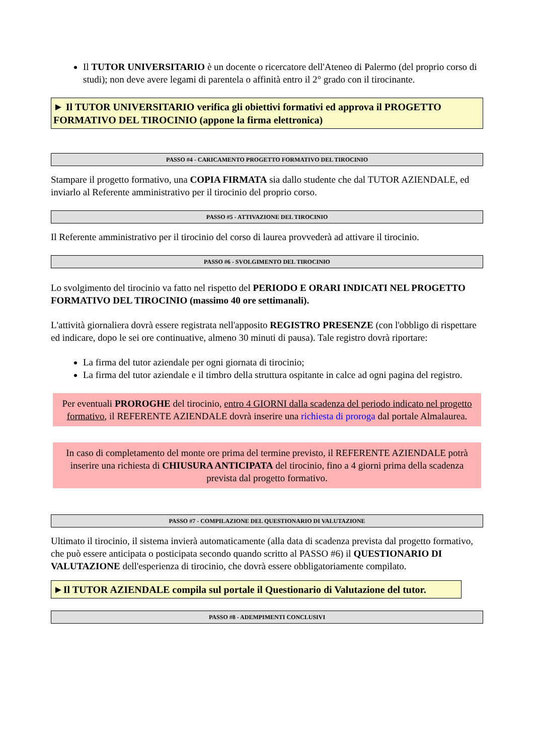Il TUTOR UNIVERSITARIO è un docente o ricercatore dell'Ateneo di Palermo (del proprio corso di studi); non deve avere legami di parentela o affinità entro il 2° grado con il tirocinante.
► Il TUTOR UNIVERSITARIO verifica gli obiettivi formativi ed approva il PROGETTO FORMATIVO DEL TIROCINIO (appone la firma elettronica)
PASSO #4 - CARICAMENTO PROGETTO FORMATIVO DEL TIROCINIO
Stampare il progetto formativo, una COPIA FIRMATA sia dallo studente che dal TUTOR AZIENDALE, ed inviarlo al Referente amministrativo per il tirocinio del proprio corso.
PASSO #5 - ATTIVAZIONE DEL TIROCINIO
Il Referente amministrativo per il tirocinio del corso di laurea provvederà ad attivare il tirocinio.
PASSO #6 - SVOLGIMENTO DEL TIROCINIO
Lo svolgimento del tirocinio va fatto nel rispetto del PERIODO E ORARI INDICATI NEL PROGETTO FORMATIVO DEL TIROCINIO (massimo 40 ore settimanali).
L'attività giornaliera dovrà essere registrata nell'apposito REGISTRO PRESENZE (con l'obbligo di rispettare ed indicare, dopo le sei ore continuative, almeno 30 minuti di pausa). Tale registro dovrà riportare:
La firma del tutor aziendale per ogni giornata di tirocinio;
La firma del tutor aziendale e il timbro della struttura ospitante in calce ad ogni pagina del registro.
Per eventuali PROROGHE del tirocinio, entro 4 GIORNI dalla scadenza del periodo indicato nel progetto formativo, il REFERENTE AZIENDALE dovrà inserire una richiesta di proroga dal portale Almalaurea.
In caso di completamento del monte ore prima del termine previsto, il REFERENTE AZIENDALE potrà inserire una richiesta di CHIUSURA ANTICIPATA del tirocinio, fino a 4 giorni prima della scadenza prevista dal progetto formativo.
PASSO #7 - COMPILAZIONE DEL QUESTIONARIO DI VALUTAZIONE
Ultimato il tirocinio, il sistema invierà automaticamente (alla data di scadenza prevista dal progetto formativo, che può essere anticipata o posticipata secondo quando scritto al PASSO #6) il QUESTIONARIO DI VALUTAZIONE dell'esperienza di tirocinio, che dovrà essere obbligatoriamente compilato.
►Il TUTOR AZIENDALE compila sul portale il Questionario di Valutazione del tutor.
PASSO #8 - ADEMPIMENTI CONCLUSIVI